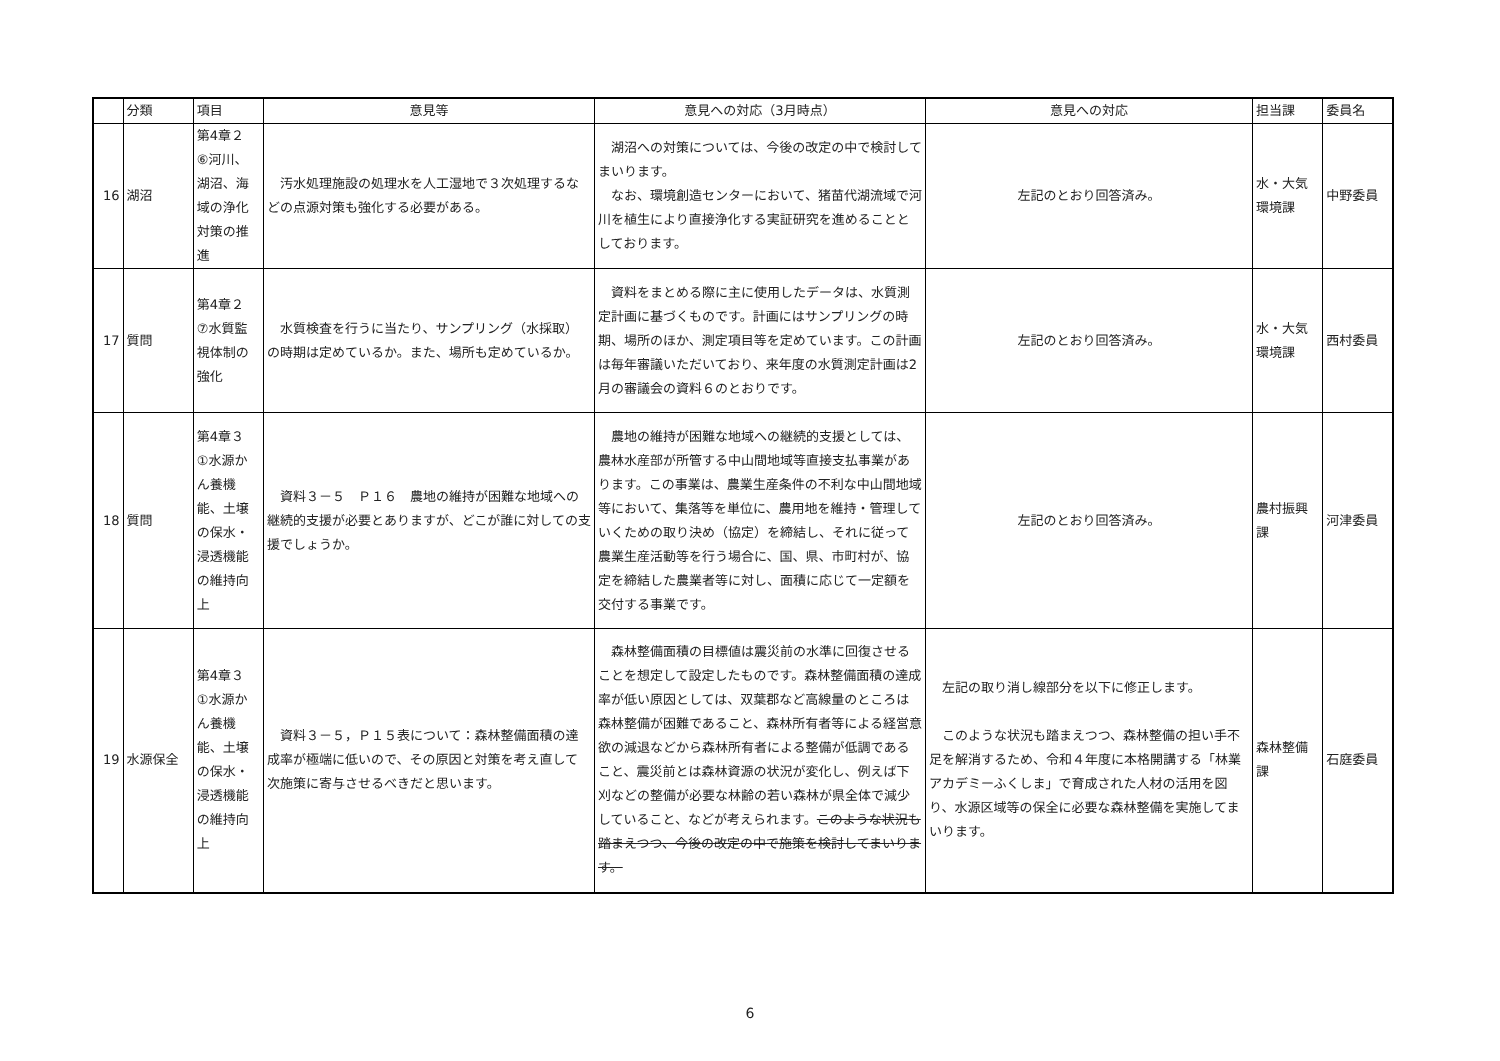| | 分類 | 項目 | 意見等 | 意見への対応（3月時点） | 意見への対応 | 担当課 | 委員名 |
| --- | --- | --- | --- | --- | --- | --- | --- |
| 16 | 湖沼 | 第4章２ ⑥河川、湖沼、海域の浄化対策の推進 | 汚水処理施設の処理水を人工湿地で３次処理するなどの点源対策も強化する必要がある。 | 湖沼への対策については、今後の改定の中で検討してまいります。 なお、環境創造センターにおいて、猪苗代湖流域で河川を植生により直接浄化する実証研究を進めることとしております。 | 左記のとおり回答済み。 | 水・大気環境課 | 中野委員 |
| 17 | 質問 | 第4章２ ⑦水質監視体制の強化 | 水質検査を行うに当たり、サンプリング（水採取）の時期は定めているか。また、場所も定めているか。 | 資料をまとめる際に主に使用したデータは、水質測定計画に基づくものです。計画にはサンプリングの時期、場所のほか、測定項目等を定めています。この計画は毎年審議いただいており、来年度の水質測定計画は2月の審議会の資料６のとおりです。 | 左記のとおり回答済み。 | 水・大気環境課 | 西村委員 |
| 18 | 質問 | 第4章３ ①水源かん養機能、土壌の保水・浸透機能の維持向上 | 資料３－５ Ｐ１６ 農地の維持が困難な地域への継続的支援が必要とありますが、どこが誰に対しての支援でしょうか。 | 農地の維持が困難な地域への継続的支援としては、農林水産部が所管する中山間地域等直接支払事業があります。この事業は、農業生産条件の不利な中山間地域等において、集落等を単位に、農用地を維持・管理していくための取り決め（協定）を締結し、それに従って農業生産活動等を行う場合に、国、県、市町村が、協定を締結した農業者等に対し、面積に応じて一定額を交付する事業です。 | 左記のとおり回答済み。 | 農村振興課 | 河津委員 |
| 19 | 水源保全 | 第4章３ ①水源かん養機能、土壌の保水・浸透機能の維持向上 | 資料３－５，Ｐ１５表について：森林整備面積の達成率が極端に低いので、その原因と対策を考え直して次施策に寄与させるべきだと思います。 | 森林整備面積の目標値は震災前の水準に回復させることを想定して設定したものです。森林整備面積の達成率が低い原因としては、双葉郡など高線量のところは森林整備が困難であること、森林所有者等による経営意欲の減退などから森林所有者による整備が低調であること、震災前とは森林資源の状況が変化し、例えば下刈などの整備が必要な林齢の若い森林が県全体で減少していること、などが考えられます。 このような状況も踏まえつつ、今後の改定の中で施策を検討してまいります。 | 左記の取り消し線部分を以下に修正します。 このような状況も踏まえつつ、森林整備の担い手不足を解消するため、令和４年度に本格開講する「林業アカデミーふくしま」で育成された人材の活用を図り、水源区域等の保全に必要な森林整備を実施してまいります。 | 森林整備課 | 石庭委員 |
6